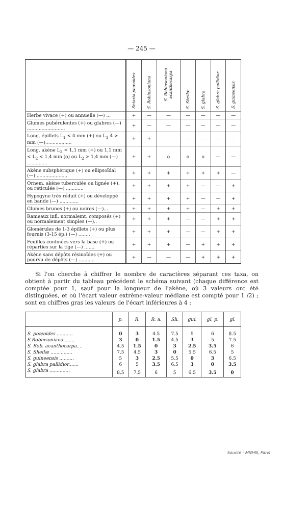— 245 —
| | Setaria poæoides | S. Robinsoniana | S. Robinsoniana acanthocarpa | S. Sheilæ | S. glabra | S. glabra pallidior | S. guineensis |
| Herbe vivace (+) ou annuelle (—) ... | + | — | — | — | — | — | — |
| Glumes pubérulentes (+) ou glabres (—) .......................... | + | — | — | — | — | — | — |
| Long. épillets L<sub>1</sub> < 4 mm (+) ou L<sub>1</sub> 4 > mm (—).................. | + | + | — | — | — | — | — |
| Long. akène L<sub>2</sub> < 1,1 mm (+) ou 1,1 mm < L<sub>2</sub> < 1,4 mm (o) ou L<sub>2</sub> > 1,4 mm (—) .............. | + | + | o | o | o | — | — |
| Akène subsphérique (+) ou ellipsoïdal (—) ..................... | + | + | + | + | + | + | — |
| Ornem. akène tuberculée ou lignée (+), ou réticulée (—) ............ | + | + | + | + | — | — | + |
| Hypogyne très réduit (+) ou développé en bande (—) ............. | + | + | + | + | — | — | + |
| Glumes brunes (+) ou noires (—).... | + | + | + | + | — | + | + |
| Rameaux infl. normalemt. composés (+) ou normalement simples (—).. | + | + | + | — | — | + | + |
| Glomérules de 1-3 épillets (+) ou plus fournis (3-15 ép.) (—) ........ | + | + | + | — | — | + | + |
| Feuilles confinées vers la base (+) ou réparties sur la tige (—) ....... | + | + | + | — | + | + | + |
| Akène sans dépôts résinoïdes (+) ou pourvu de dépôts (—) ........... | + | — | — | — | + | + | + |
Si l'on cherche à chiffrer le nombre de caractères séparant ces taxa, on obtient à partir du tableau précédent le schéma suivant (chaque différence est comptée pour 1, sauf pour la longueur de l'akène, où 3 valeurs ont été distinguées, et où l'écart valeur extrême-valeur médiane est compté pour 1 /2) ; sont en chiffres gras les valeurs de l'écart inférieures à 4 :
| | p. | R. | R. a. | Sh. | gui. | gl. p. | gl. |
| --- | --- | --- | --- | --- | --- | --- | --- |
| S. poæoides ........... | 0 | 3 | 4.5 | 7.5 | 5 | 6 | 8.5 |
| S.Robinsoniana ....... | 3 | 0 | 1.5 | 4.5 | 3 | 5 | 7.5 |
| S. Rob. acanthocarpa.... | 4.5 | 1.5 | 0 | 3 | 2.5 | 3.5 | 6 |
| S. Sheilæ ............... | 7.5 | 4.5 | 3 | 0 | 5.5 | 6.5 | 5 |
| S. guineensis .......... | 5 | 3 | 2.5 | 5.5 | 0 | 3 | 6.5 |
| S. glabra pallidior....... | 6 | 5 | 3.5 | 6.5 | 3 | 0 | 3.5 |
| S. glabra .............. | 8.5 | 7.5 | 6 | 5 | 6.5 | 3.5 | 0 |
Source : MNHN, Paris